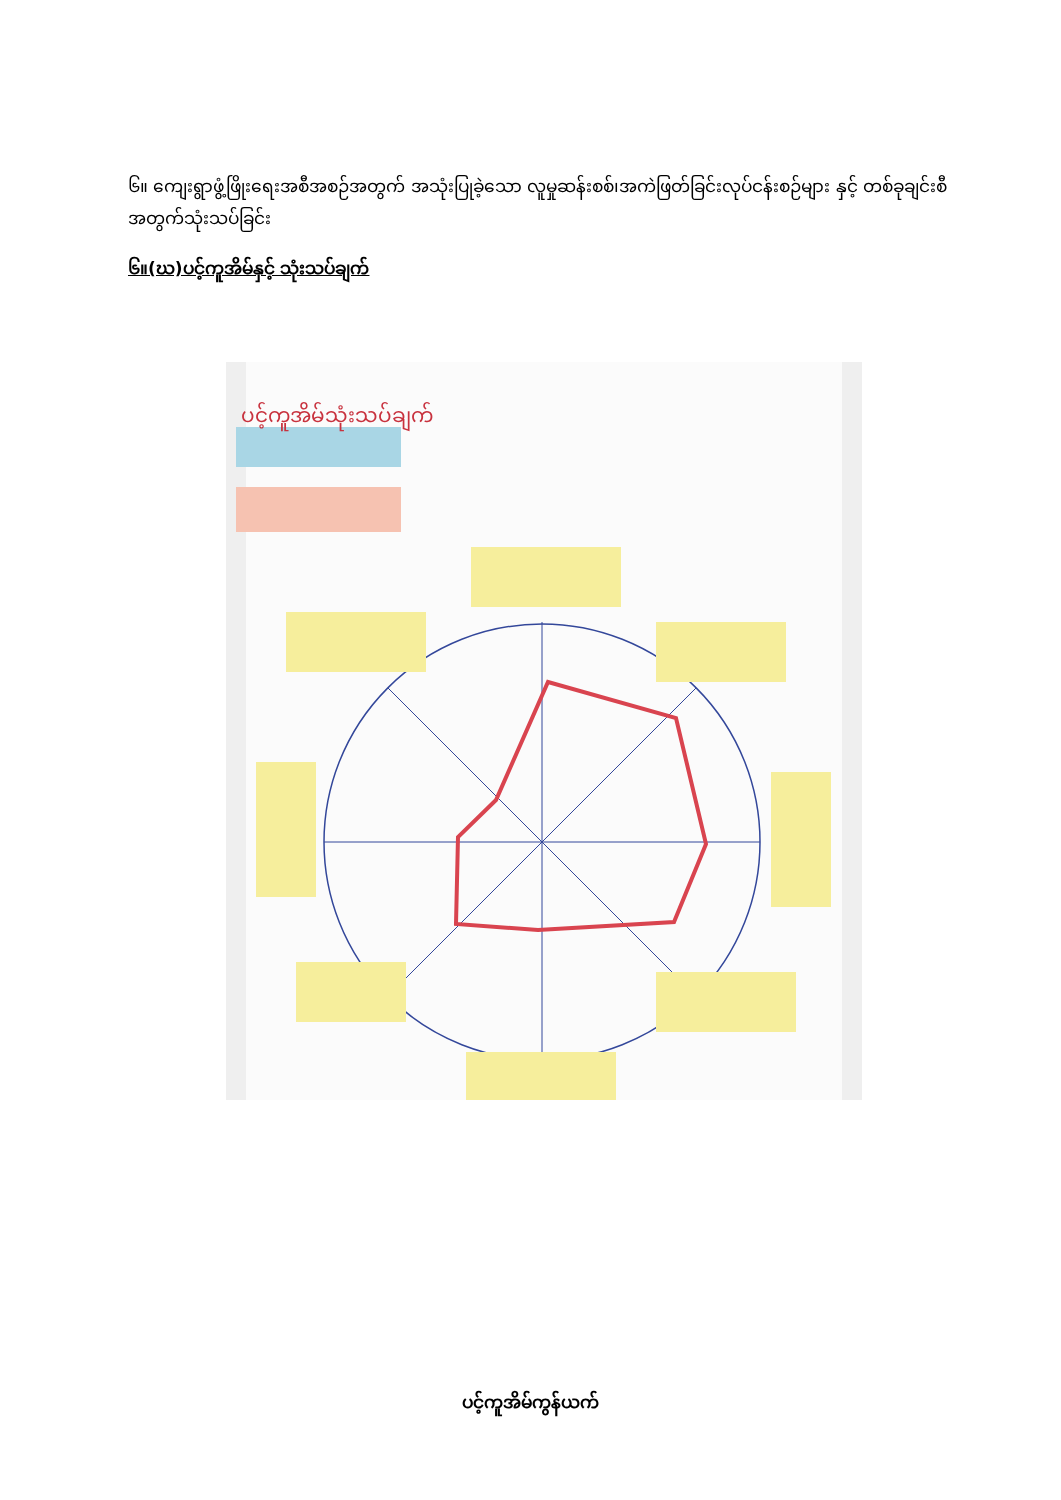၆။ ကျေးရွာဖွံ့ဖြိုးရေးအစီအစဉ်အတွက် အသုံးပြုခဲ့သော လူမှုဆန်းစစ်၊အကဲဖြတ်ခြင်းလုပ်ငန်းစဉ်များ နှင့် တစ်ခုချင်းစီအတွက်သုံးသပ်ခြင်း
၆။(ဃ)ပင့်ကူအိမ်နှင့် သုံးသပ်ချက်
ပင့်ကူအိမ်သုံးသပ်ချက်
ပင့်ကူအိမ်ကွန်ယက်